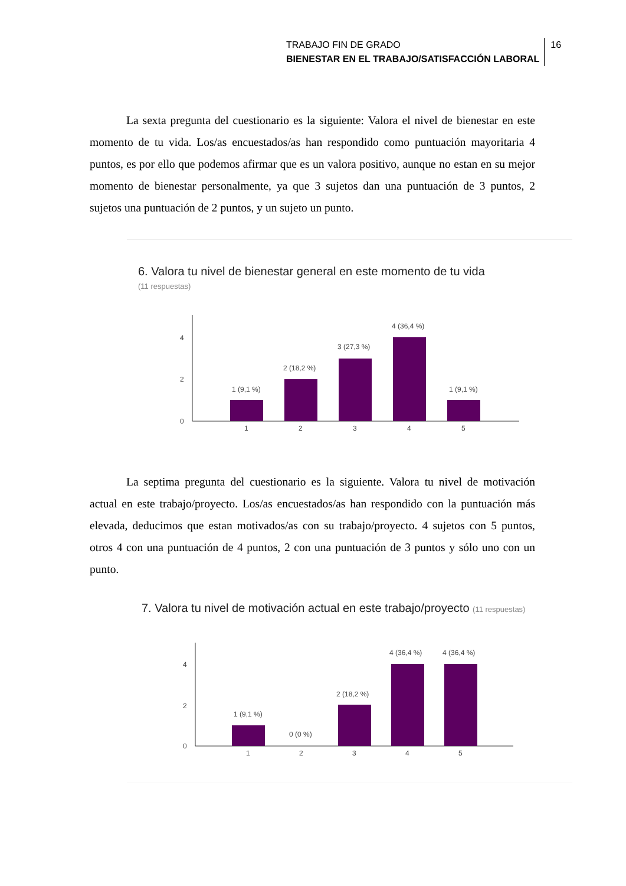TRABAJO FIN DE GRADO
BIENESTAR EN EL TRABAJO/SATISFACCIÓN LABORAL
16
La sexta pregunta del cuestionario es la siguiente: Valora el nivel de bienestar en este momento de tu vida. Los/as encuestados/as han respondido como puntuación mayoritaria 4 puntos, es por ello que podemos afirmar que es un valora positivo, aunque no estan en su mejor momento de bienestar personalmente, ya que 3 sujetos dan una puntuación de 3 puntos, 2 sujetos una puntuación de 2 puntos, y un sujeto un punto.
6. Valora tu nivel de bienestar general en este momento de tu vida
(11 respuestas)
4
2
0
1 (9,1 %)
2 (18,2 %)
3 (27,3 %)
4 (36,4 %)
1 (9,1 %)
1
2
3
4
5
La septima pregunta del cuestionario es la siguiente. Valora tu nivel de motivación actual en este trabajo/proyecto. Los/as encuestados/as han respondido con la puntuación más elevada, deducimos que estan motivados/as con su trabajo/proyecto. 4 sujetos con 5 puntos, otros 4 con una puntuación de 4 puntos, 2 con una puntuación de 3 puntos y sólo uno con un punto.
7. Valora tu nivel de motivación actual en este trabajo/proyecto (11 respuestas)
4
2
0
1 (9,1 %)
0 (0 %)
2 (18,2 %)
4 (36,4 %)
4 (36,4 %)
1
2
3
4
5